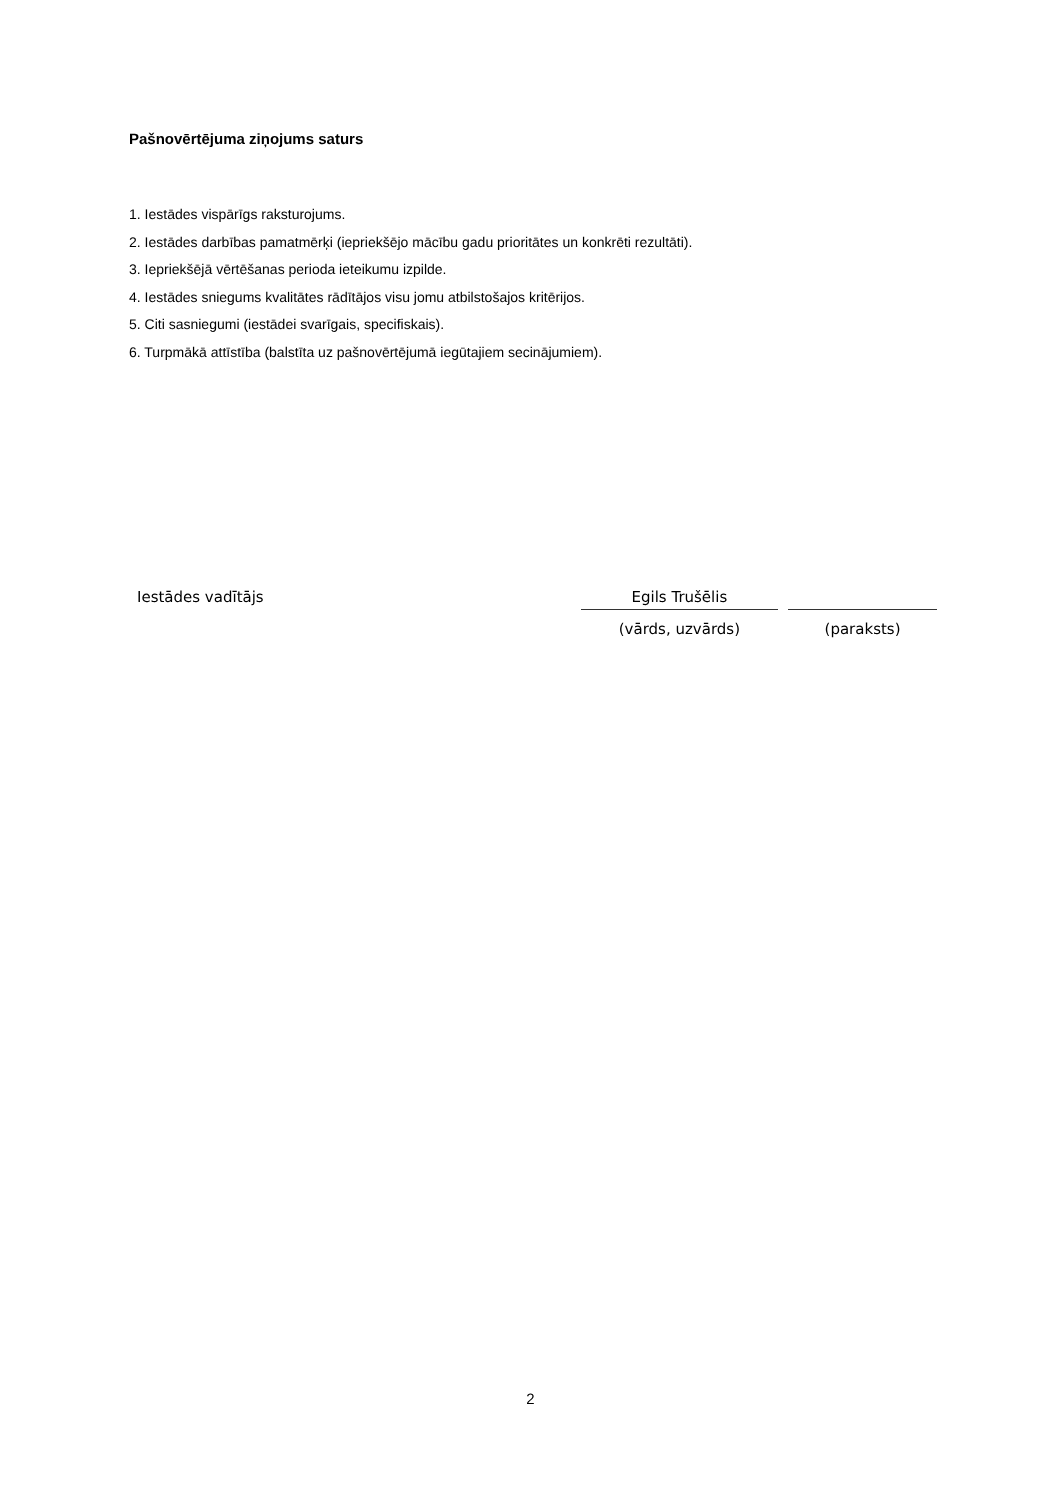Pašnovērtējuma ziņojums saturs
1. Iestādes vispārīgs raksturojums.
2. Iestādes darbības pamatmērķi (iepriekšējo mācību gadu prioritātes un konkrēti rezultāti).
3. Iepriekšējā vērtēšanas perioda ieteikumu izpilde.
4. Iestādes sniegums kvalitātes rādītājos visu jomu atbilstošajos kritērijos.
5. Citi sasniegumi (iestādei svarīgais, specifiskais).
6. Turpmākā attīstība (balstīta uz pašnovērtējumā iegūtajiem secinājumiem).
| Iestādes vadītājs | Egils Trušēlis | | |
| | (vārds, uzvārds) | | (paraksts) |
2